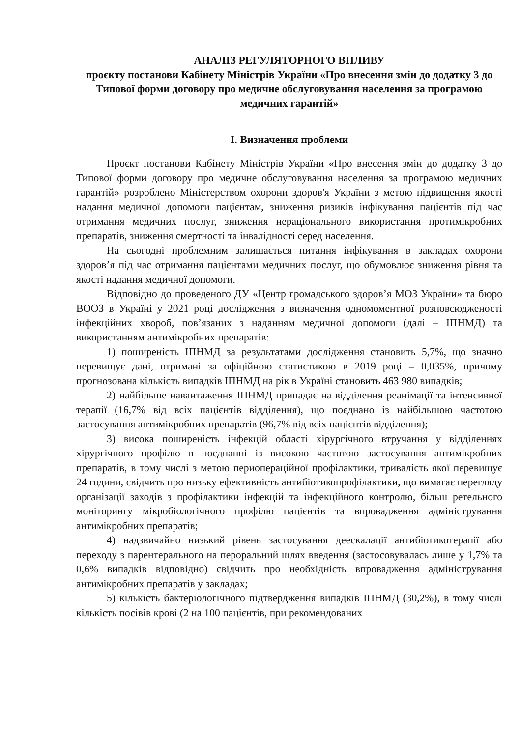АНАЛІЗ РЕГУЛЯТОРНОГО ВПЛИВУ
проєкту постанови Кабінету Міністрів України «Про внесення змін до додатку 3 до Типової форми договору про медичне обслуговування населення за програмою медичних гарантій»
I. Визначення проблеми
Проєкт постанови Кабінету Міністрів України «Про внесення змін до додатку 3 до Типової форми договору про медичне обслуговування населення за програмою медичних гарантій» розроблено Міністерством охорони здоров'я України з метою підвищення якості надання медичної допомоги пацієнтам, зниження ризиків інфікування пацієнтів під час отримання медичних послуг, зниження нераціонального використання протимікробних препаратів, зниження смертності та інвалідності серед населення.
На сьогодні проблемним залишається питання інфікування в закладах охорони здоров’я під час отримання пацієнтами медичних послуг, що обумовлює зниження рівня та якості надання медичної допомоги.
Відповідно до проведеного ДУ «Центр громадського здоров’я МОЗ України» та бюро ВООЗ в Україні у 2021 році дослідження з визначення одномоментної розповсюдженості інфекційних хвороб, пов’язаних з наданням медичної допомоги (далі – ІПНМД) та використанням антимікробних препаратів:
1) поширеність ІПНМД за результатами дослідження становить 5,7%, що значно перевищує дані, отримані за офіційною статистикою в 2019 році – 0,035%, причому прогнозована кількість випадків ІПНМД на рік в Україні становить 463 980 випадків;
2) найбільше навантаження ІПНМД припадає на відділення реанімації та інтенсивної терапії (16,7% від всіх пацієнтів відділення), що поєднано із найбільшою частотою застосування антимікробних препаратів (96,7% від всіх пацієнтів відділення);
3) висока поширеність інфекцій області хірургічного втручання у відділеннях хірургічного профілю в поєднанні із високою частотою застосування антимікробних препаратів, в тому числі з метою периопераційної профілактики, тривалість якої перевищує 24 години, свідчить про низьку ефективність антибіотикопрофілактики, що вимагає перегляду організації заходів з профілактики інфекцій та інфекційного контролю, більш ретельного моніторингу мікробіологічного профілю пацієнтів та впровадження адміністрування антимікробних препаратів;
4) надзвичайно низький рівень застосування деескалації антибіотикотерапії або переходу з парентерального на пероральний шлях введення (застосовувалась лише у 1,7% та 0,6% випадків відповідно) свідчить про необхідність впровадження адміністрування антимікробних препаратів у закладах;
5) кількість бактеріологічного підтвердження випадків ІПНМД (30,2%), в тому числі кількість посівів крові (2 на 100 пацієнтів, при рекомендованих